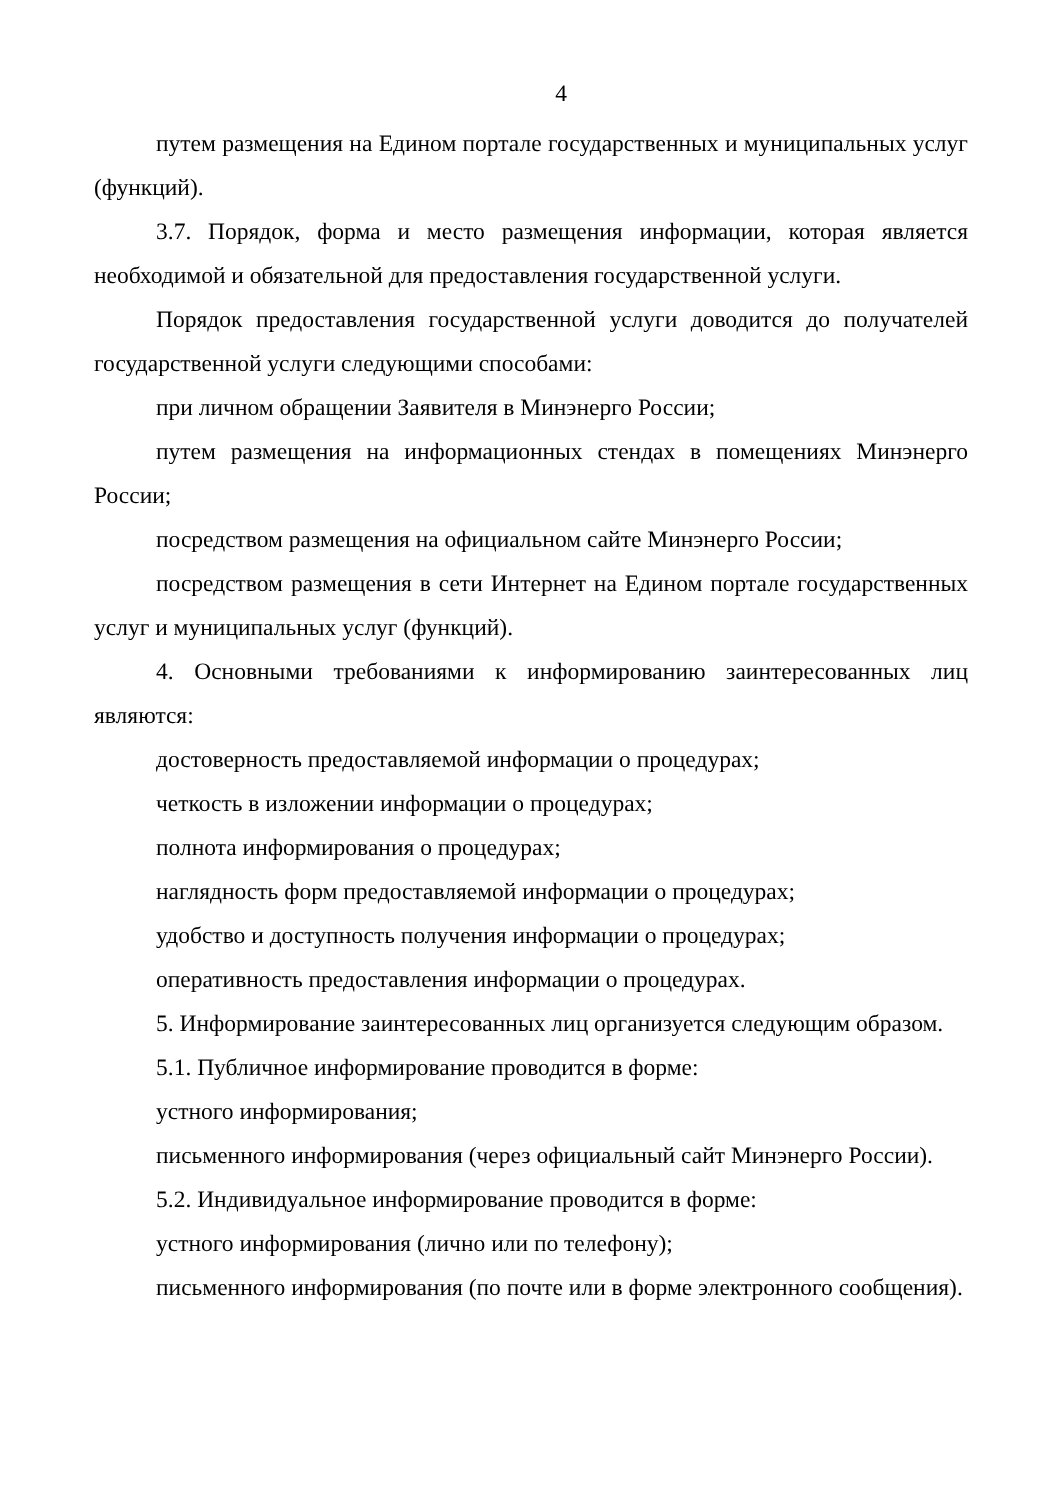4
путем размещения на Едином портале государственных и муниципальных услуг (функций).
3.7. Порядок, форма и место размещения информации, которая является необходимой и обязательной для предоставления государственной услуги.
Порядок предоставления государственной услуги доводится до получателей государственной услуги следующими способами:
при личном обращении Заявителя в Минэнерго России;
путем размещения на информационных стендах в помещениях Минэнерго России;
посредством размещения на официальном сайте Минэнерго России;
посредством размещения в сети Интернет на Едином портале государственных услуг и муниципальных услуг (функций).
4. Основными требованиями к информированию заинтересованных лиц являются:
достоверность предоставляемой информации о процедурах;
четкость в изложении информации о процедурах;
полнота информирования о процедурах;
наглядность форм предоставляемой информации о процедурах;
удобство и доступность получения информации о процедурах;
оперативность предоставления информации о процедурах.
5. Информирование заинтересованных лиц организуется следующим образом.
5.1. Публичное информирование проводится в форме:
устного информирования;
письменного информирования (через официальный сайт Минэнерго России).
5.2. Индивидуальное информирование проводится в форме:
устного информирования (лично или по телефону);
письменного информирования (по почте или в форме электронного сообщения).